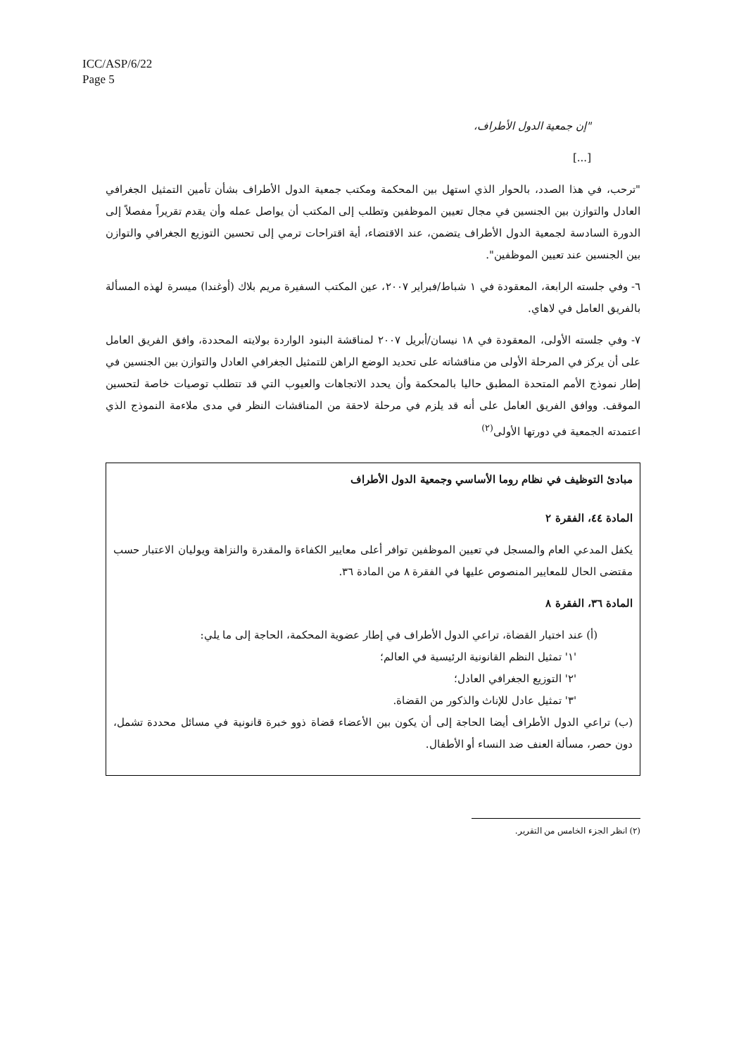ICC/ASP/6/22
Page 5
"إن جمعية الدول الأطراف،
[...]
"ترحب، في هذا الصدد، بالحوار الذي استهل بين المحكمة ومكتب جمعية الدول الأطراف بشأن تأمين التمثيل الجغرافي العادل والتوازن بين الجنسين في مجال تعيين الموظفين وتطلب إلى المكتب أن يواصل عمله وأن يقدم تقريراً مفصلاً إلى الدورة السادسة لجمعية الدول الأطراف يتضمن، عند الاقتضاء، أية اقتراحات ترمي إلى تحسين التوزيع الجغرافي والتوازن بين الجنسين عند تعيين الموظفين".
٦- وفي جلسته الرابعة، المعقودة في ١ شباط/فبراير ٢٠٠٧، عين المكتب السفيرة مريم بلاك (أوغندا) ميسرة لهذه المسألة بالفريق العامل في لاهاي.
٧- وفي جلسته الأولى، المعقودة في ١٨ نيسان/أبريل ٢٠٠٧ لمناقشة البنود الواردة بولايته المحددة، وافق الفريق العامل على أن يركز في المرحلة الأولى من مناقشاته على تحديد الوضع الراهن للتمثيل الجغرافي العادل والتوازن بين الجنسين في إطار نموذج الأمم المتحدة المطبق حاليا بالمحكمة وأن يحدد الاتجاهات والعيوب التي قد تتطلب توصيات خاصة لتحسين الموقف. ووافق الفريق العامل على أنه قد يلزم في مرحلة لاحقة من المناقشات النظر في مدى ملاءمة النموذج الذي اعتمدته الجمعية في دورتها الأولى<sup>(٢)</sup>
مبادئ التوظيف في نظام روما الأساسي وجمعية الدول الأطراف
المادة ٤٤، الفقرة ٢
يكفل المدعي العام والمسجل في تعيين الموظفين توافر أعلى معايير الكفاءة والمقدرة والنزاهة ويوليان الاعتبار حسب مقتضى الحال للمعايير المنصوص عليها في الفقرة ٨ من المادة ٣٦.
المادة ٣٦، الفقرة ٨
(أ) عند اختيار القضاة، تراعي الدول الأطراف في إطار عضوية المحكمة، الحاجة إلى ما يلي:
'١' تمثيل النظم القانونية الرئيسية في العالم؛
'٢' التوزيع الجغرافي العادل؛
'٣' تمثيل عادل للإناث والذكور من القضاة.
(ب) تراعي الدول الأطراف أيضا الحاجة إلى أن يكون بين الأعضاء قضاة ذوو خبرة قانونية في مسائل محددة تشمل، دون حصر، مسألة العنف ضد النساء أو الأطفال.
(٢) انظر الجزء الخامس من التقرير.